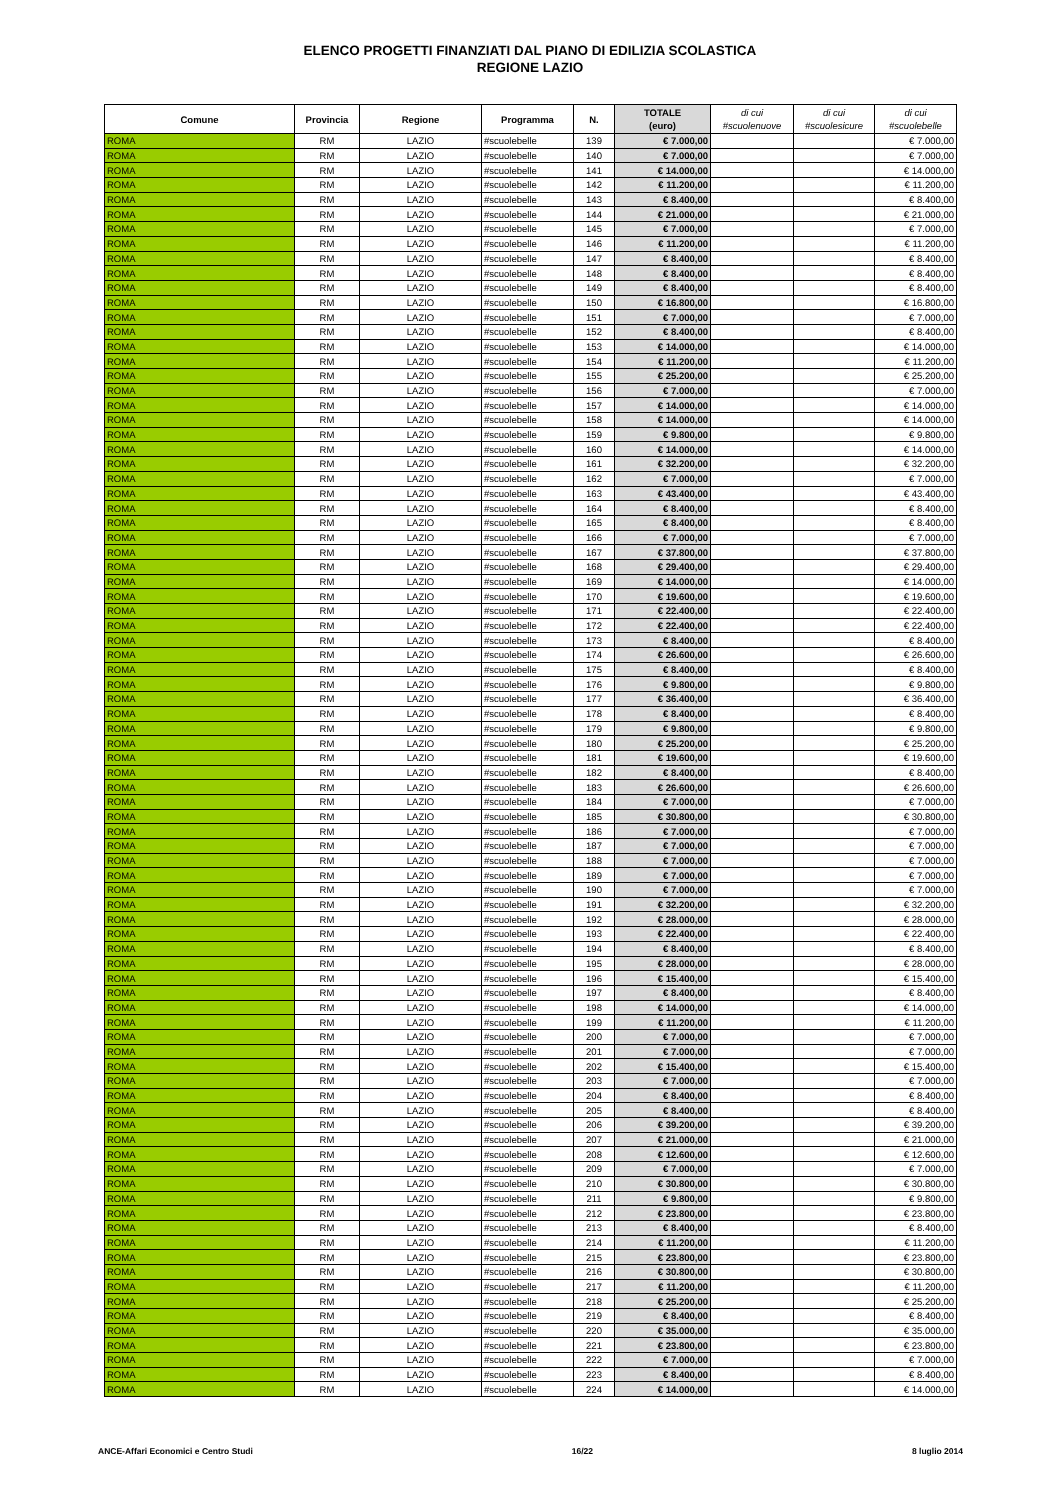ELENCO PROGETTI FINANZIATI DAL PIANO DI EDILIZIA SCOLASTICA
REGIONE LAZIO
| Comune | Provincia | Regione | Programma | N. | TOTALE (euro) | di cui #scuolenuove | di cui #scuolesicure | di cui #scuolebelle |
| --- | --- | --- | --- | --- | --- | --- | --- | --- |
| ROMA | RM | LAZIO | #scuolebelle | 139 | € 7.000,00 | | | € 7.000,00 |
| ROMA | RM | LAZIO | #scuolebelle | 140 | € 7.000,00 | | | € 7.000,00 |
| ROMA | RM | LAZIO | #scuolebelle | 141 | € 14.000,00 | | | € 14.000,00 |
| ROMA | RM | LAZIO | #scuolebelle | 142 | € 11.200,00 | | | € 11.200,00 |
| ROMA | RM | LAZIO | #scuolebelle | 143 | € 8.400,00 | | | € 8.400,00 |
| ROMA | RM | LAZIO | #scuolebelle | 144 | € 21.000,00 | | | € 21.000,00 |
| ROMA | RM | LAZIO | #scuolebelle | 145 | € 7.000,00 | | | € 7.000,00 |
| ROMA | RM | LAZIO | #scuolebelle | 146 | € 11.200,00 | | | € 11.200,00 |
| ROMA | RM | LAZIO | #scuolebelle | 147 | € 8.400,00 | | | € 8.400,00 |
| ROMA | RM | LAZIO | #scuolebelle | 148 | € 8.400,00 | | | € 8.400,00 |
| ROMA | RM | LAZIO | #scuolebelle | 149 | € 8.400,00 | | | € 8.400,00 |
| ROMA | RM | LAZIO | #scuolebelle | 150 | € 16.800,00 | | | € 16.800,00 |
| ROMA | RM | LAZIO | #scuolebelle | 151 | € 7.000,00 | | | € 7.000,00 |
| ROMA | RM | LAZIO | #scuolebelle | 152 | € 8.400,00 | | | € 8.400,00 |
| ROMA | RM | LAZIO | #scuolebelle | 153 | € 14.000,00 | | | € 14.000,00 |
| ROMA | RM | LAZIO | #scuolebelle | 154 | € 11.200,00 | | | € 11.200,00 |
| ROMA | RM | LAZIO | #scuolebelle | 155 | € 25.200,00 | | | € 25.200,00 |
| ROMA | RM | LAZIO | #scuolebelle | 156 | € 7.000,00 | | | € 7.000,00 |
| ROMA | RM | LAZIO | #scuolebelle | 157 | € 14.000,00 | | | € 14.000,00 |
| ROMA | RM | LAZIO | #scuolebelle | 158 | € 14.000,00 | | | € 14.000,00 |
| ROMA | RM | LAZIO | #scuolebelle | 159 | € 9.800,00 | | | € 9.800,00 |
| ROMA | RM | LAZIO | #scuolebelle | 160 | € 14.000,00 | | | € 14.000,00 |
| ROMA | RM | LAZIO | #scuolebelle | 161 | € 32.200,00 | | | € 32.200,00 |
| ROMA | RM | LAZIO | #scuolebelle | 162 | € 7.000,00 | | | € 7.000,00 |
| ROMA | RM | LAZIO | #scuolebelle | 163 | € 43.400,00 | | | € 43.400,00 |
| ROMA | RM | LAZIO | #scuolebelle | 164 | € 8.400,00 | | | € 8.400,00 |
| ROMA | RM | LAZIO | #scuolebelle | 165 | € 8.400,00 | | | € 8.400,00 |
| ROMA | RM | LAZIO | #scuolebelle | 166 | € 7.000,00 | | | € 7.000,00 |
| ROMA | RM | LAZIO | #scuolebelle | 167 | € 37.800,00 | | | € 37.800,00 |
| ROMA | RM | LAZIO | #scuolebelle | 168 | € 29.400,00 | | | € 29.400,00 |
| ROMA | RM | LAZIO | #scuolebelle | 169 | € 14.000,00 | | | € 14.000,00 |
| ROMA | RM | LAZIO | #scuolebelle | 170 | € 19.600,00 | | | € 19.600,00 |
| ROMA | RM | LAZIO | #scuolebelle | 171 | € 22.400,00 | | | € 22.400,00 |
| ROMA | RM | LAZIO | #scuolebelle | 172 | € 22.400,00 | | | € 22.400,00 |
| ROMA | RM | LAZIO | #scuolebelle | 173 | € 8.400,00 | | | € 8.400,00 |
| ROMA | RM | LAZIO | #scuolebelle | 174 | € 26.600,00 | | | € 26.600,00 |
| ROMA | RM | LAZIO | #scuolebelle | 175 | € 8.400,00 | | | € 8.400,00 |
| ROMA | RM | LAZIO | #scuolebelle | 176 | € 9.800,00 | | | € 9.800,00 |
| ROMA | RM | LAZIO | #scuolebelle | 177 | € 36.400,00 | | | € 36.400,00 |
| ROMA | RM | LAZIO | #scuolebelle | 178 | € 8.400,00 | | | € 8.400,00 |
| ROMA | RM | LAZIO | #scuolebelle | 179 | € 9.800,00 | | | € 9.800,00 |
| ROMA | RM | LAZIO | #scuolebelle | 180 | € 25.200,00 | | | € 25.200,00 |
| ROMA | RM | LAZIO | #scuolebelle | 181 | € 19.600,00 | | | € 19.600,00 |
| ROMA | RM | LAZIO | #scuolebelle | 182 | € 8.400,00 | | | € 8.400,00 |
| ROMA | RM | LAZIO | #scuolebelle | 183 | € 26.600,00 | | | € 26.600,00 |
| ROMA | RM | LAZIO | #scuolebelle | 184 | € 7.000,00 | | | € 7.000,00 |
| ROMA | RM | LAZIO | #scuolebelle | 185 | € 30.800,00 | | | € 30.800,00 |
| ROMA | RM | LAZIO | #scuolebelle | 186 | € 7.000,00 | | | € 7.000,00 |
| ROMA | RM | LAZIO | #scuolebelle | 187 | € 7.000,00 | | | € 7.000,00 |
| ROMA | RM | LAZIO | #scuolebelle | 188 | € 7.000,00 | | | € 7.000,00 |
| ROMA | RM | LAZIO | #scuolebelle | 189 | € 7.000,00 | | | € 7.000,00 |
| ROMA | RM | LAZIO | #scuolebelle | 190 | € 7.000,00 | | | € 7.000,00 |
| ROMA | RM | LAZIO | #scuolebelle | 191 | € 32.200,00 | | | € 32.200,00 |
| ROMA | RM | LAZIO | #scuolebelle | 192 | € 28.000,00 | | | € 28.000,00 |
| ROMA | RM | LAZIO | #scuolebelle | 193 | € 22.400,00 | | | € 22.400,00 |
| ROMA | RM | LAZIO | #scuolebelle | 194 | € 8.400,00 | | | € 8.400,00 |
| ROMA | RM | LAZIO | #scuolebelle | 195 | € 28.000,00 | | | € 28.000,00 |
| ROMA | RM | LAZIO | #scuolebelle | 196 | € 15.400,00 | | | € 15.400,00 |
| ROMA | RM | LAZIO | #scuolebelle | 197 | € 8.400,00 | | | € 8.400,00 |
| ROMA | RM | LAZIO | #scuolebelle | 198 | € 14.000,00 | | | € 14.000,00 |
| ROMA | RM | LAZIO | #scuolebelle | 199 | € 11.200,00 | | | € 11.200,00 |
| ROMA | RM | LAZIO | #scuolebelle | 200 | € 7.000,00 | | | € 7.000,00 |
| ROMA | RM | LAZIO | #scuolebelle | 201 | € 7.000,00 | | | € 7.000,00 |
| ROMA | RM | LAZIO | #scuolebelle | 202 | € 15.400,00 | | | € 15.400,00 |
| ROMA | RM | LAZIO | #scuolebelle | 203 | € 7.000,00 | | | € 7.000,00 |
| ROMA | RM | LAZIO | #scuolebelle | 204 | € 8.400,00 | | | € 8.400,00 |
| ROMA | RM | LAZIO | #scuolebelle | 205 | € 8.400,00 | | | € 8.400,00 |
| ROMA | RM | LAZIO | #scuolebelle | 206 | € 39.200,00 | | | € 39.200,00 |
| ROMA | RM | LAZIO | #scuolebelle | 207 | € 21.000,00 | | | € 21.000,00 |
| ROMA | RM | LAZIO | #scuolebelle | 208 | € 12.600,00 | | | € 12.600,00 |
| ROMA | RM | LAZIO | #scuolebelle | 209 | € 7.000,00 | | | € 7.000,00 |
| ROMA | RM | LAZIO | #scuolebelle | 210 | € 30.800,00 | | | € 30.800,00 |
| ROMA | RM | LAZIO | #scuolebelle | 211 | € 9.800,00 | | | € 9.800,00 |
| ROMA | RM | LAZIO | #scuolebelle | 212 | € 23.800,00 | | | € 23.800,00 |
| ROMA | RM | LAZIO | #scuolebelle | 213 | € 8.400,00 | | | € 8.400,00 |
| ROMA | RM | LAZIO | #scuolebelle | 214 | € 11.200,00 | | | € 11.200,00 |
| ROMA | RM | LAZIO | #scuolebelle | 215 | € 23.800,00 | | | € 23.800,00 |
| ROMA | RM | LAZIO | #scuolebelle | 216 | € 30.800,00 | | | € 30.800,00 |
| ROMA | RM | LAZIO | #scuolebelle | 217 | € 11.200,00 | | | € 11.200,00 |
| ROMA | RM | LAZIO | #scuolebelle | 218 | € 25.200,00 | | | € 25.200,00 |
| ROMA | RM | LAZIO | #scuolebelle | 219 | € 8.400,00 | | | € 8.400,00 |
| ROMA | RM | LAZIO | #scuolebelle | 220 | € 35.000,00 | | | € 35.000,00 |
| ROMA | RM | LAZIO | #scuolebelle | 221 | € 23.800,00 | | | € 23.800,00 |
| ROMA | RM | LAZIO | #scuolebelle | 222 | € 7.000,00 | | | € 7.000,00 |
| ROMA | RM | LAZIO | #scuolebelle | 223 | € 8.400,00 | | | € 8.400,00 |
| ROMA | RM | LAZIO | #scuolebelle | 224 | € 14.000,00 | | | € 14.000,00 |
ANCE-Affari Economici e Centro Studi 16/22 8 luglio 2014